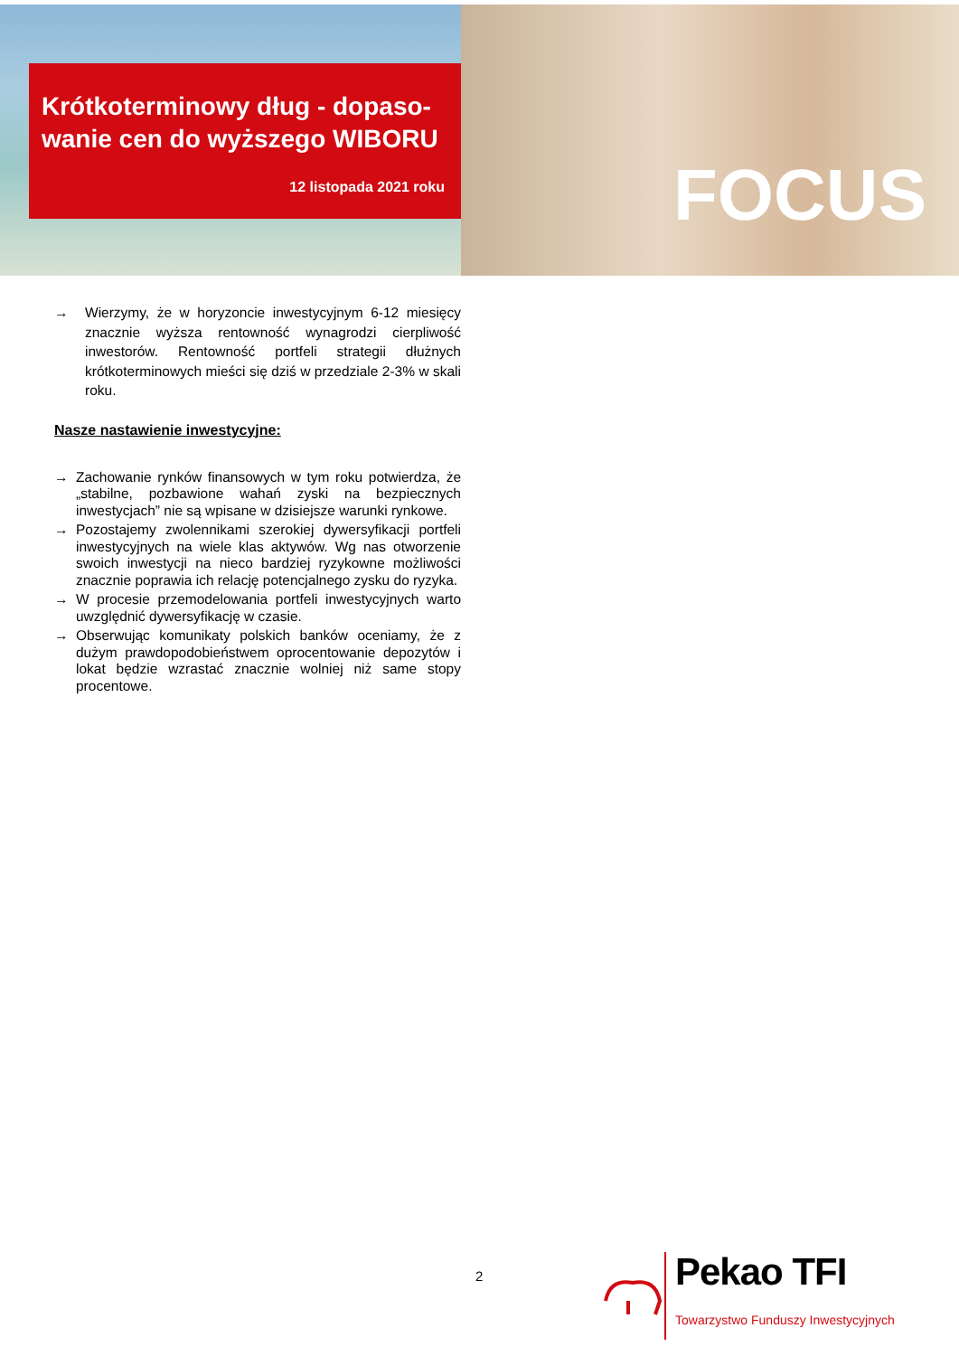FOCUS
Krótkoterminowy dług - dopaso­wanie cen do wyższego WIBORU
12 listopada 2021 roku
→ Wierzymy, że w horyzoncie inwestycyjnym 6-12 miesięcy znacznie wyższa rentowność wynagrodzi cierpliwość inwestorów. Rentowność portfeli strategii dłużnych krótkoterminowych mieści się dziś w przedziale 2-3% w skali roku.
Nasze nastawienie inwestycyjne:
→ Zachowanie rynków finansowych w tym roku potwierdza, że „stabilne, pozbawione wahań zyski na bezpiecznych inwestycjach” nie są wpisane w dzisiejsze warunki rynkowe.
→ Pozostajemy zwolennikami szerokiej dywersyfikacji portfeli inwestycyjnych na wiele klas aktywów. Wg nas otworzenie swoich inwestycji na nieco bardziej ryzykowne możliwości znacznie poprawia ich relację potencjalnego zysku do ryzyka.
→ W procesie przemodelowania portfeli inwestycyjnych warto uwzględnić dywersyfikację w czasie.
→ Obserwując komunikaty polskich banków oceniamy, że z dużym prawdopodobieństwem oprocentowanie depozytów i lokat będzie wzrastać znacznie wolniej niż same stopy procentowe.
2
Pekao TFI
Towarzystwo Funduszy Inwestycyjnych